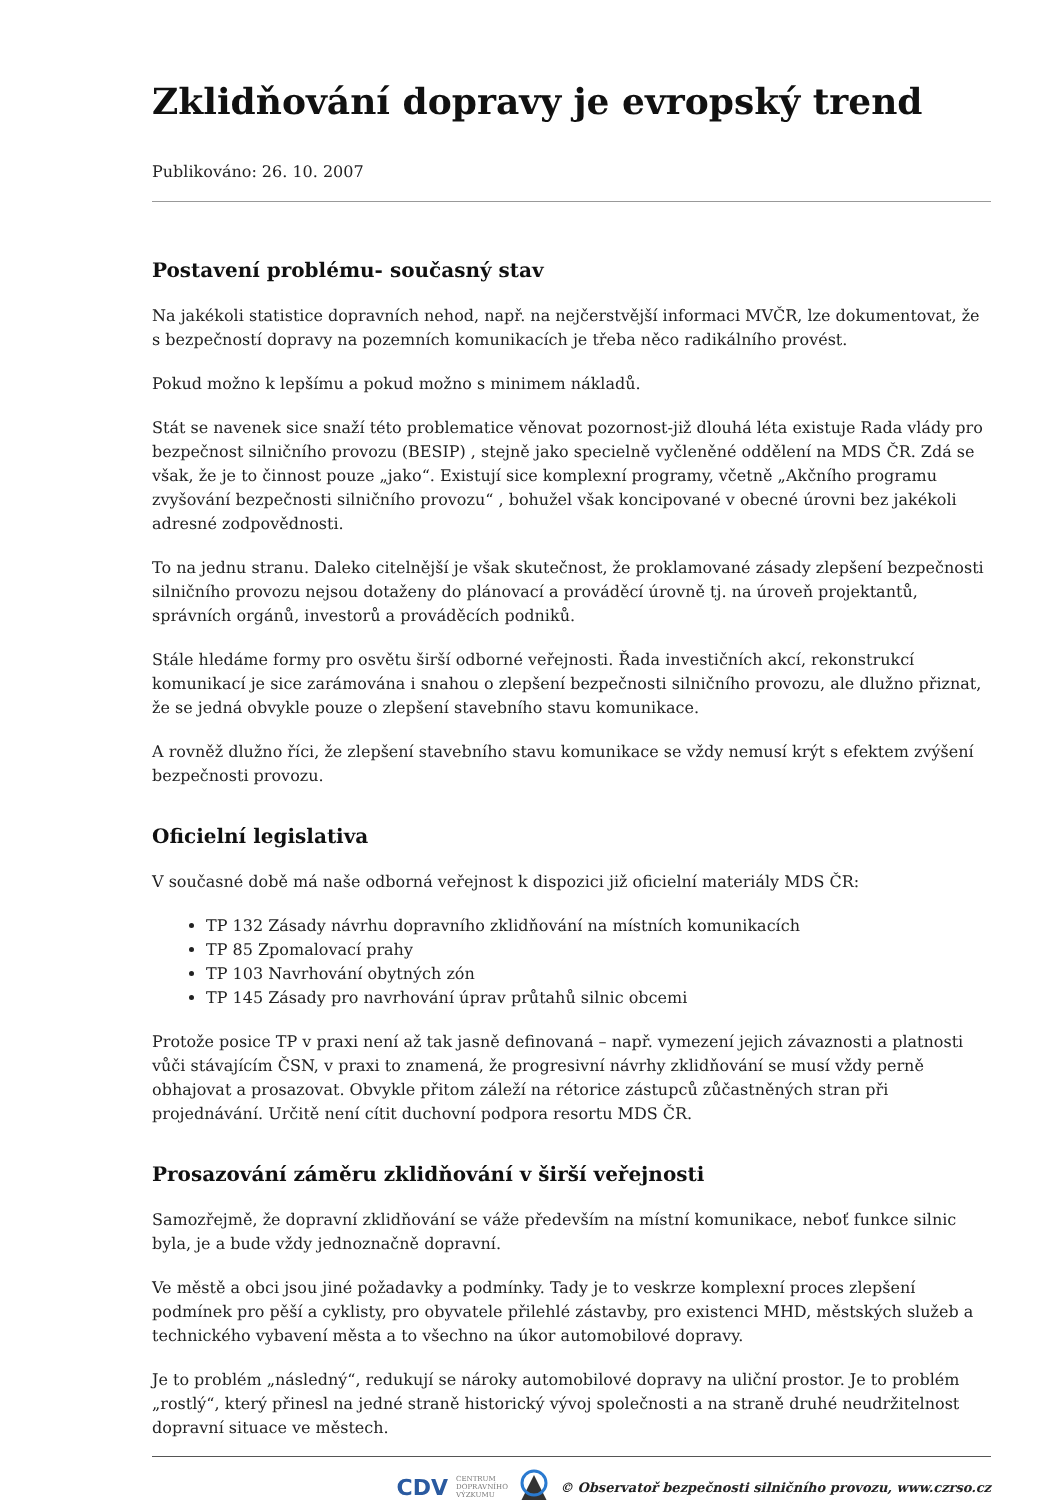Zklidňování dopravy je evropský trend
Publikováno: 26. 10. 2007
Postavení problému- současný stav
Na jakékoli statistice dopravních nehod, např. na nejčerstvější informaci MVČR, lze dokumentovat, že s bezpečností dopravy na pozemních komunikacích je třeba něco radikálního provést.
Pokud možno k lepšímu a pokud možno s minimem nákladů.
Stát se navenek sice snaží této problematice věnovat pozornost-již dlouhá léta existuje Rada vlády pro bezpečnost silničního provozu (BESIP) , stejně jako specielně vyčleněné oddělení na MDS ČR. Zdá se však, že je to činnost pouze „jako“. Existují sice komplexní programy, včetně „Akčního programu zvyšování bezpečnosti silničního provozu“ , bohužel však koncipované v obecné úrovni bez jakékoli adresné zodpovědnosti.
To na jednu stranu. Daleko citelnější je však skutečnost, že proklamované zásady zlepšení bezpečnosti silničního provozu nejsou dotaženy do plánovací a prováděcí úrovně tj. na úroveň projektantů, správních orgánů, investorů a prováděcích podniků.
Stále hledáme formy pro osvětu širší odborné veřejnosti. Řada investičních akcí, rekonstrukcí komunikací je sice zarámována i snahou o zlepšení bezpečnosti silničního provozu, ale dlužno přiznat, že se jedná obvykle pouze o zlepšení stavebního stavu komunikace.
A rovněž dlužno říci, že zlepšení stavebního stavu komunikace se vždy nemusí krýt s efektem zvýšení bezpečnosti provozu.
Oficielní legislativa
V současné době má naše odborná veřejnost k dispozici již oficielní materiály MDS ČR:
TP 132 Zásady návrhu dopravního zklidňování na místních komunikacích
TP 85 Zpomalovací prahy
TP 103 Navrhování obytných zón
TP 145 Zásady pro navrhování úprav průtahů silnic obcemi
Protože posice TP v praxi není až tak jasně definovaná – např. vymezení jejich závaznosti a platnosti vůči stávajícím ČSN, v praxi to znamená, že progresivní návrhy zklidňování se musí vždy perně obhajovat a prosazovat. Obvykle přitom záleží na rétorice zástupců zůčastněných stran při projednávání. Určitě není cítit duchovní podpora resortu MDS ČR.
Prosazování záměru zklidňování v širší veřejnosti
Samozřejmě, že dopravní zklidňování se váže především na místní komunikace, neboť funkce silnic byla, je a bude vždy jednoznačně dopravní.
Ve městě a obci jsou jiné požadavky a podmínky. Tady je to veskrze komplexní proces zlepšení podmínek pro pěší a cyklisty, pro obyvatele přilehlé zástavby, pro existenci MHD, městských služeb a technického vybavení města a to všechno na úkor automobilové dopravy.
Je to problém „následný“, redukují se nároky automobilové dopravy na uliční prostor. Je to problém „rostlý“, který přinesl na jedné straně historický vývoj společnosti a na straně druhé neudržitelnost dopravní situace ve městech.
CDV CENTRUM
DOPRAVNÍHO
VÝZKUMU © Observatoř bezpečnosti silničního provozu, www.czrso.cz